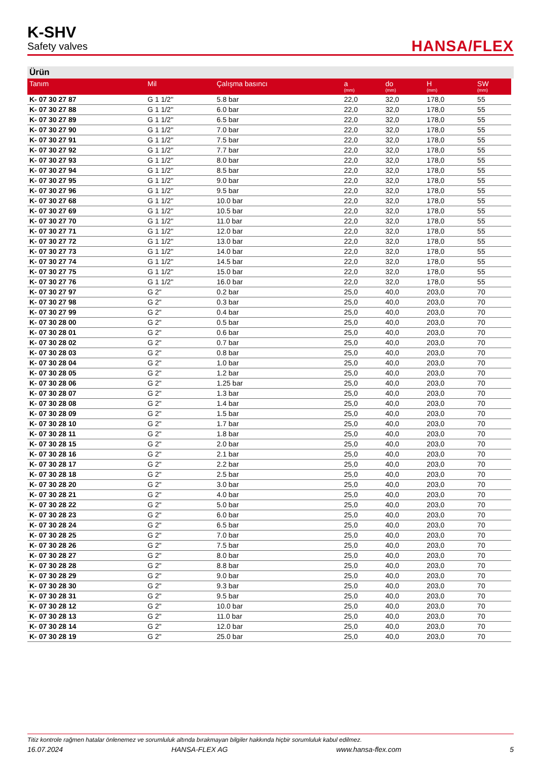K-SHV
Safety valves
HANSA/FLEX
Ürün
| Tanım | Mil | Çalışma basıncı | a (mm) | do (mm) | H (mm) | SW (mm) |
| --- | --- | --- | --- | --- | --- | --- |
| K- 07 30 27 87 | G 1 1/2" | 5.8 bar | 22,0 | 32,0 | 178,0 | 55 |
| K- 07 30 27 88 | G 1 1/2" | 6.0 bar | 22,0 | 32,0 | 178,0 | 55 |
| K- 07 30 27 89 | G 1 1/2" | 6.5 bar | 22,0 | 32,0 | 178,0 | 55 |
| K- 07 30 27 90 | G 1 1/2" | 7.0 bar | 22,0 | 32,0 | 178,0 | 55 |
| K- 07 30 27 91 | G 1 1/2" | 7.5 bar | 22,0 | 32,0 | 178,0 | 55 |
| K- 07 30 27 92 | G 1 1/2" | 7.7 bar | 22,0 | 32,0 | 178,0 | 55 |
| K- 07 30 27 93 | G 1 1/2" | 8.0 bar | 22,0 | 32,0 | 178,0 | 55 |
| K- 07 30 27 94 | G 1 1/2" | 8.5 bar | 22,0 | 32,0 | 178,0 | 55 |
| K- 07 30 27 95 | G 1 1/2" | 9.0 bar | 22,0 | 32,0 | 178,0 | 55 |
| K- 07 30 27 96 | G 1 1/2" | 9.5 bar | 22,0 | 32,0 | 178,0 | 55 |
| K- 07 30 27 68 | G 1 1/2" | 10.0 bar | 22,0 | 32,0 | 178,0 | 55 |
| K- 07 30 27 69 | G 1 1/2" | 10.5 bar | 22,0 | 32,0 | 178,0 | 55 |
| K- 07 30 27 70 | G 1 1/2" | 11.0 bar | 22,0 | 32,0 | 178,0 | 55 |
| K- 07 30 27 71 | G 1 1/2" | 12.0 bar | 22,0 | 32,0 | 178,0 | 55 |
| K- 07 30 27 72 | G 1 1/2" | 13.0 bar | 22,0 | 32,0 | 178,0 | 55 |
| K- 07 30 27 73 | G 1 1/2" | 14.0 bar | 22,0 | 32,0 | 178,0 | 55 |
| K- 07 30 27 74 | G 1 1/2" | 14.5 bar | 22,0 | 32,0 | 178,0 | 55 |
| K- 07 30 27 75 | G 1 1/2" | 15.0 bar | 22,0 | 32,0 | 178,0 | 55 |
| K- 07 30 27 76 | G 1 1/2" | 16.0 bar | 22,0 | 32,0 | 178,0 | 55 |
| K- 07 30 27 97 | G 2" | 0.2 bar | 25,0 | 40,0 | 203,0 | 70 |
| K- 07 30 27 98 | G 2" | 0.3 bar | 25,0 | 40,0 | 203,0 | 70 |
| K- 07 30 27 99 | G 2" | 0.4 bar | 25,0 | 40,0 | 203,0 | 70 |
| K- 07 30 28 00 | G 2" | 0.5 bar | 25,0 | 40,0 | 203,0 | 70 |
| K- 07 30 28 01 | G 2" | 0.6 bar | 25,0 | 40,0 | 203,0 | 70 |
| K- 07 30 28 02 | G 2" | 0.7 bar | 25,0 | 40,0 | 203,0 | 70 |
| K- 07 30 28 03 | G 2" | 0.8 bar | 25,0 | 40,0 | 203,0 | 70 |
| K- 07 30 28 04 | G 2" | 1.0 bar | 25,0 | 40,0 | 203,0 | 70 |
| K- 07 30 28 05 | G 2" | 1.2 bar | 25,0 | 40,0 | 203,0 | 70 |
| K- 07 30 28 06 | G 2" | 1.25 bar | 25,0 | 40,0 | 203,0 | 70 |
| K- 07 30 28 07 | G 2" | 1.3 bar | 25,0 | 40,0 | 203,0 | 70 |
| K- 07 30 28 08 | G 2" | 1.4 bar | 25,0 | 40,0 | 203,0 | 70 |
| K- 07 30 28 09 | G 2" | 1.5 bar | 25,0 | 40,0 | 203,0 | 70 |
| K- 07 30 28 10 | G 2" | 1.7 bar | 25,0 | 40,0 | 203,0 | 70 |
| K- 07 30 28 11 | G 2" | 1.8 bar | 25,0 | 40,0 | 203,0 | 70 |
| K- 07 30 28 15 | G 2" | 2.0 bar | 25,0 | 40,0 | 203,0 | 70 |
| K- 07 30 28 16 | G 2" | 2.1 bar | 25,0 | 40,0 | 203,0 | 70 |
| K- 07 30 28 17 | G 2" | 2.2 bar | 25,0 | 40,0 | 203,0 | 70 |
| K- 07 30 28 18 | G 2" | 2.5 bar | 25,0 | 40,0 | 203,0 | 70 |
| K- 07 30 28 20 | G 2" | 3.0 bar | 25,0 | 40,0 | 203,0 | 70 |
| K- 07 30 28 21 | G 2" | 4.0 bar | 25,0 | 40,0 | 203,0 | 70 |
| K- 07 30 28 22 | G 2" | 5.0 bar | 25,0 | 40,0 | 203,0 | 70 |
| K- 07 30 28 23 | G 2" | 6.0 bar | 25,0 | 40,0 | 203,0 | 70 |
| K- 07 30 28 24 | G 2" | 6.5 bar | 25,0 | 40,0 | 203,0 | 70 |
| K- 07 30 28 25 | G 2" | 7.0 bar | 25,0 | 40,0 | 203,0 | 70 |
| K- 07 30 28 26 | G 2" | 7.5 bar | 25,0 | 40,0 | 203,0 | 70 |
| K- 07 30 28 27 | G 2" | 8.0 bar | 25,0 | 40,0 | 203,0 | 70 |
| K- 07 30 28 28 | G 2" | 8.8 bar | 25,0 | 40,0 | 203,0 | 70 |
| K- 07 30 28 29 | G 2" | 9.0 bar | 25,0 | 40,0 | 203,0 | 70 |
| K- 07 30 28 30 | G 2" | 9.3 bar | 25,0 | 40,0 | 203,0 | 70 |
| K- 07 30 28 31 | G 2" | 9.5 bar | 25,0 | 40,0 | 203,0 | 70 |
| K- 07 30 28 12 | G 2" | 10.0 bar | 25,0 | 40,0 | 203,0 | 70 |
| K- 07 30 28 13 | G 2" | 11.0 bar | 25,0 | 40,0 | 203,0 | 70 |
| K- 07 30 28 14 | G 2" | 12.0 bar | 25,0 | 40,0 | 203,0 | 70 |
| K- 07 30 28 19 | G 2" | 25.0 bar | 25,0 | 40,0 | 203,0 | 70 |
Titiz kontrole rağmen hatalar önlenemez ve sorumluluk altında bırakmayan bilgiler hakkında hiçbir sorumluluk kabul edilmez.
16.07.2024 HANSA-FLEX AG www.hansa-flex.com 5